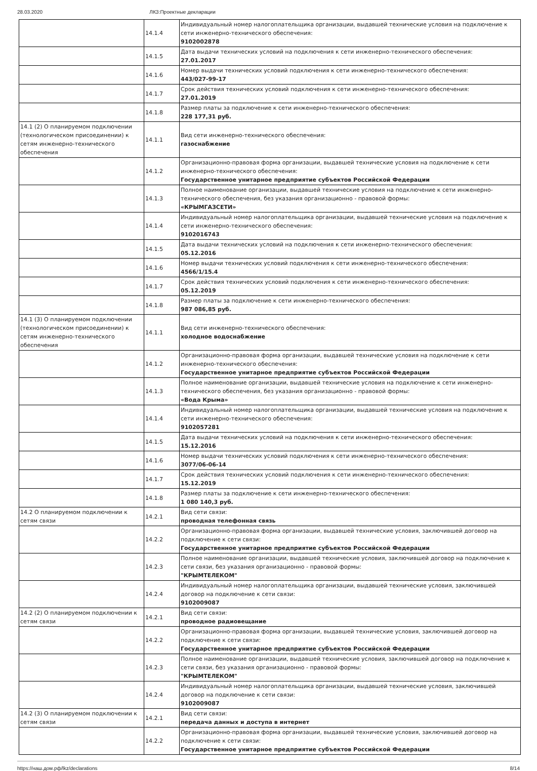28.03.2020 ЛКЗ:Проектные декларации
| | 14.1.4 | Индивидуальный номер налогоплательщика организации, выдавшей технические условия на подключение к сети инженерно-технического обеспечения: 9102002878 |
| | 14.1.5 | Дата выдачи технических условий на подключения к сети инженерно-технического обеспечения: 27.01.2017 |
| | 14.1.6 | Номер выдачи технических условий подключения к сети инженерно-технического обеспечения: 443/027-99-17 |
| | 14.1.7 | Срок действия технических условий подключения к сети инженерно-технического обеспечения: 27.01.2019 |
| | 14.1.8 | Размер платы за подключение к сети инженерно-технического обеспечения: 228 177,31 руб. |
| 14.1 (2) О планируемом подключении (технологическом присоединении) к сетям инженерно-технического обеспечения | 14.1.1 | Вид сети инженерно-технического обеспечения: газоснабжение |
| | 14.1.2 | Организационно-правовая форма организации, выдавшей технические условия на подключение к сети инженерно-технического обеспечения: Государственное унитарное предприятие субъектов Российской Федерации |
| | 14.1.3 | Полное наименование организации, выдавшей технические условия на подключение к сети инженерно-технического обеспечения, без указания организационно - правовой формы: «КРЫМГАЗСЕТИ» |
| | 14.1.4 | Индивидуальный номер налогоплательщика организации, выдавшей технические условия на подключение к сети инженерно-технического обеспечения: 9102016743 |
| | 14.1.5 | Дата выдачи технических условий на подключения к сети инженерно-технического обеспечения: 05.12.2016 |
| | 14.1.6 | Номер выдачи технических условий подключения к сети инженерно-технического обеспечения: 4566/1/15.4 |
| | 14.1.7 | Срок действия технических условий подключения к сети инженерно-технического обеспечения: 05.12.2019 |
| | 14.1.8 | Размер платы за подключение к сети инженерно-технического обеспечения: 987 086,85 руб. |
| 14.1 (3) О планируемом подключении (технологическом присоединении) к сетям инженерно-технического обеспечения | 14.1.1 | Вид сети инженерно-технического обеспечения: холодное водоснабжение |
| | 14.1.2 | Организационно-правовая форма организации, выдавшей технические условия на подключение к сети инженерно-технического обеспечения: Государственное унитарное предприятие субъектов Российской Федерации |
| | 14.1.3 | Полное наименование организации, выдавшей технические условия на подключение к сети инженерно-технического обеспечения, без указания организационно - правовой формы: «Вода Крыма» |
| | 14.1.4 | Индивидуальный номер налогоплательщика организации, выдавшей технические условия на подключение к сети инженерно-технического обеспечения: 9102057281 |
| | 14.1.5 | Дата выдачи технических условий на подключения к сети инженерно-технического обеспечения: 15.12.2016 |
| | 14.1.6 | Номер выдачи технических условий подключения к сети инженерно-технического обеспечения: 3077/06-06-14 |
| | 14.1.7 | Срок действия технических условий подключения к сети инженерно-технического обеспечения: 15.12.2019 |
| | 14.1.8 | Размер платы за подключение к сети инженерно-технического обеспечения: 1 080 140,3 руб. |
| 14.2 О планируемом подключении к сетям связи | 14.2.1 | Вид сети связи: проводная телефонная связь |
| | 14.2.2 | Организационно-правовая форма организации, выдавшей технические условия, заключившей договор на подключение к сети связи: Государственное унитарное предприятие субъектов Российской Федерации |
| | 14.2.3 | Полное наименование организации, выдавшей технические условия, заключившей договор на подключение к сети связи, без указания организационно - правовой формы: "КРЫМТЕЛЕКОМ" |
| | 14.2.4 | Индивидуальный номер налогоплательщика организации, выдавшей технические условия, заключившей договор на подключение к сети связи: 9102009087 |
| 14.2 (2) О планируемом подключении к сетям связи | 14.2.1 | Вид сети связи: проводное радиовещание |
| | 14.2.2 | Организационно-правовая форма организации, выдавшей технические условия, заключившей договор на подключение к сети связи: Государственное унитарное предприятие субъектов Российской Федерации |
| | 14.2.3 | Полное наименование организации, выдавшей технические условия, заключившей договор на подключение к сети связи, без указания организационно - правовой формы: "КРЫМТЕЛЕКОМ" |
| | 14.2.4 | Индивидуальный номер налогоплательщика организации, выдавшей технические условия, заключившей договор на подключение к сети связи: 9102009087 |
| 14.2 (3) О планируемом подключении к сетям связи | 14.2.1 | Вид сети связи: передача данных и доступа в интернет |
| | 14.2.2 | Организационно-правовая форма организации, выдавшей технические условия, заключившей договор на подключение к сети связи: Государственное унитарное предприятие субъектов Российской Федерации |
https://наш.дом.рф/lkz/declarations 8/14